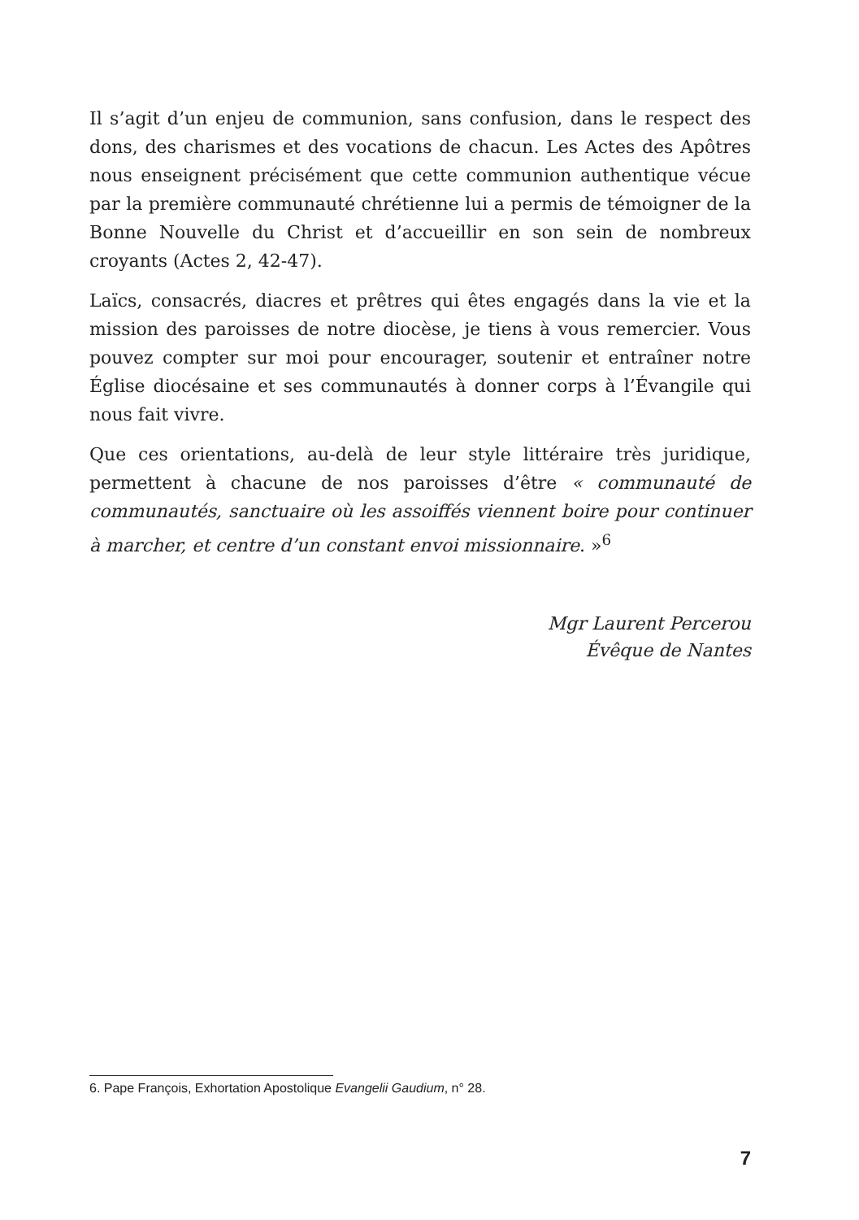Il s’agit d’un enjeu de communion, sans confusion, dans le respect des dons, des charismes et des vocations de chacun. Les Actes des Apôtres nous enseignent précisément que cette communion authentique vécue par la première communauté chrétienne lui a permis de témoigner de la Bonne Nouvelle du Christ et d’accueillir en son sein de nombreux croyants (Actes 2, 42-47).
Laïcs, consacrés, diacres et prêtres qui êtes engagés dans la vie et la mission des paroisses de notre diocèse, je tiens à vous remercier. Vous pouvez compter sur moi pour encourager, soutenir et entraîner notre Église diocésaine et ses communautés à donner corps à l’Évangile qui nous fait vivre.
Que ces orientations, au-delà de leur style littéraire très juridique, permettent à chacune de nos paroisses d’être « communauté de communautés, sanctuaire où les assoiffés viennent boire pour continuer à marcher, et centre d’un constant envoi missionnaire. »<sup>6</sup>
Mgr Laurent Percerou
Évêque de Nantes
6. Pape François, Exhortation Apostolique Evangelii Gaudium, n° 28.
7